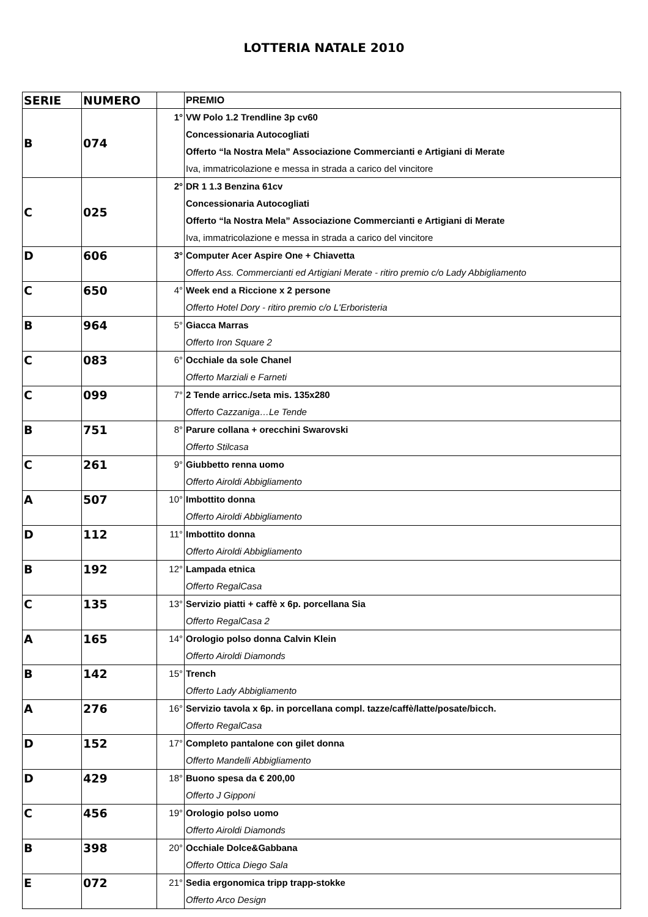LOTTERIA NATALE 2010
| SERIE | NUMERO | | PREMIO |
| --- | --- | --- | --- |
| B | 074 | 1° | VW Polo 1.2 Trendline 3p cv60 Concessionaria Autocogliati Offerto “la Nostra Mela” Associazione Commercianti e Artigiani di Merate Iva, immatricolazione e messa in strada a carico del vincitore |
| C | 025 | 2° | DR 1 1.3 Benzina 61cv Concessionaria Autocogliati Offerto “la Nostra Mela” Associazione Commercianti e Artigiani di Merate Iva, immatricolazione e messa in strada a carico del vincitore |
| D | 606 | 3° | Computer Acer Aspire One + Chiavetta Offerto Ass. Commercianti ed Artigiani Merate - ritiro premio c/o Lady Abbigliamento |
| C | 650 | 4° | Week end a Riccione x 2 persone Offerto Hotel Dory - ritiro premio c/o L'Erboristeria |
| B | 964 | 5° | Giacca Marras Offerto Iron Square 2 |
| C | 083 | 6° | Occhiale da sole Chanel Offerto Marziali e Farneti |
| C | 099 | 7° | 2 Tende arricc./seta mis. 135x280 Offerto Cazzaniga…Le Tende |
| B | 751 | 8° | Parure collana + orecchini Swarovski Offerto Stilcasa |
| C | 261 | 9° | Giubbetto renna uomo Offerto Airoldi Abbigliamento |
| A | 507 | 10° | Imbottito donna Offerto Airoldi Abbigliamento |
| D | 112 | 11° | Imbottito donna Offerto Airoldi Abbigliamento |
| B | 192 | 12° | Lampada etnica Offerto RegalCasa |
| C | 135 | 13° | Servizio piatti + caffè x 6p. porcellana Sia Offerto RegalCasa 2 |
| A | 165 | 14° | Orologio polso donna Calvin Klein Offerto Airoldi Diamonds |
| B | 142 | 15° | Trench Offerto Lady Abbigliamento |
| A | 276 | 16° | Servizio tavola x 6p. in porcellana compl. tazze/caffè/latte/posate/bicch. Offerto RegalCasa |
| D | 152 | 17° | Completo pantalone con gilet donna Offerto Mandelli Abbigliamento |
| D | 429 | 18° | Buono spesa da € 200,00 Offerto J Gipponi |
| C | 456 | 19° | Orologio polso uomo Offerto Airoldi Diamonds |
| B | 398 | 20° | Occhiale Dolce&Gabbana Offerto Ottica Diego Sala |
| E | 072 | 21° | Sedia ergonomica tripp trapp-stokke Offerto Arco Design |